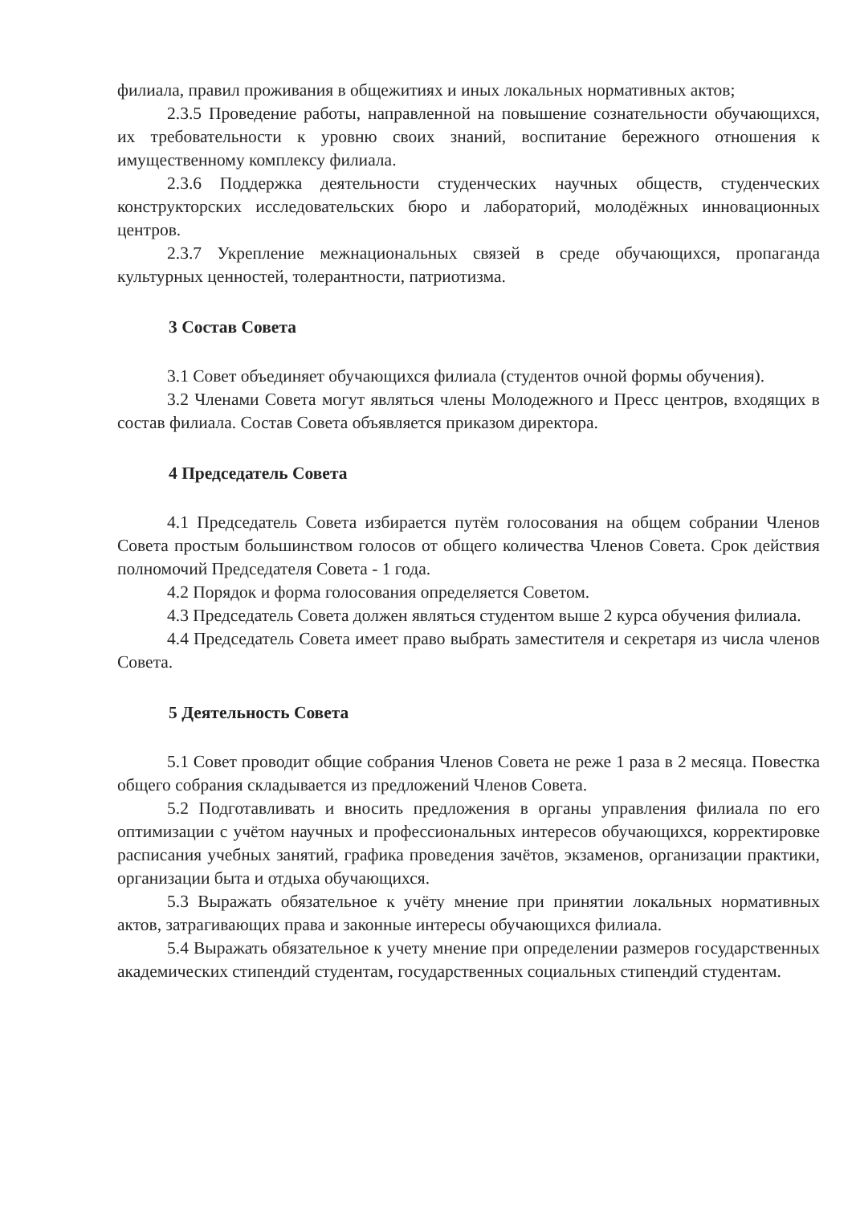филиала, правил проживания в общежитиях и иных локальных нормативных актов;
2.3.5 Проведение работы, направленной на повышение сознательности обучающихся, их требовательности к уровню своих знаний, воспитание бережного отношения к имущественному комплексу филиала.
2.3.6 Поддержка деятельности студенческих научных обществ, студенческих конструкторских исследовательских бюро и лабораторий, молодёжных инновационных центров.
2.3.7 Укрепление межнациональных связей в среде обучающихся, пропаганда культурных ценностей, толерантности, патриотизма.
3 Состав Совета
3.1 Совет объединяет обучающихся филиала (студентов очной формы обучения).
3.2 Членами Совета могут являться члены Молодежного и Пресс центров, входящих в состав филиала. Состав Совета объявляется приказом директора.
4 Председатель Совета
4.1 Председатель Совета избирается путём голосования на общем собрании Членов Совета простым большинством голосов от общего количества Членов Совета. Срок действия полномочий Председателя Совета - 1 года.
4.2 Порядок и форма голосования определяется Советом.
4.3 Председатель Совета должен являться студентом выше 2 курса обучения филиала.
4.4 Председатель Совета имеет право выбрать заместителя и секретаря из числа членов Совета.
5 Деятельность Совета
5.1 Совет проводит общие собрания Членов Совета не реже 1 раза в 2 месяца. Повестка общего собрания складывается из предложений Членов Совета.
5.2 Подготавливать и вносить предложения в органы управления филиала по его оптимизации с учётом научных и профессиональных интересов обучающихся, корректировке расписания учебных занятий, графика проведения зачётов, экзаменов, организации практики, организации быта и отдыха обучающихся.
5.3 Выражать обязательное к учёту мнение при принятии локальных нормативных актов, затрагивающих права и законные интересы обучающихся филиала.
5.4 Выражать обязательное к учету мнение при определении размеров государственных академических стипендий студентам, государственных социальных стипендий студентам.